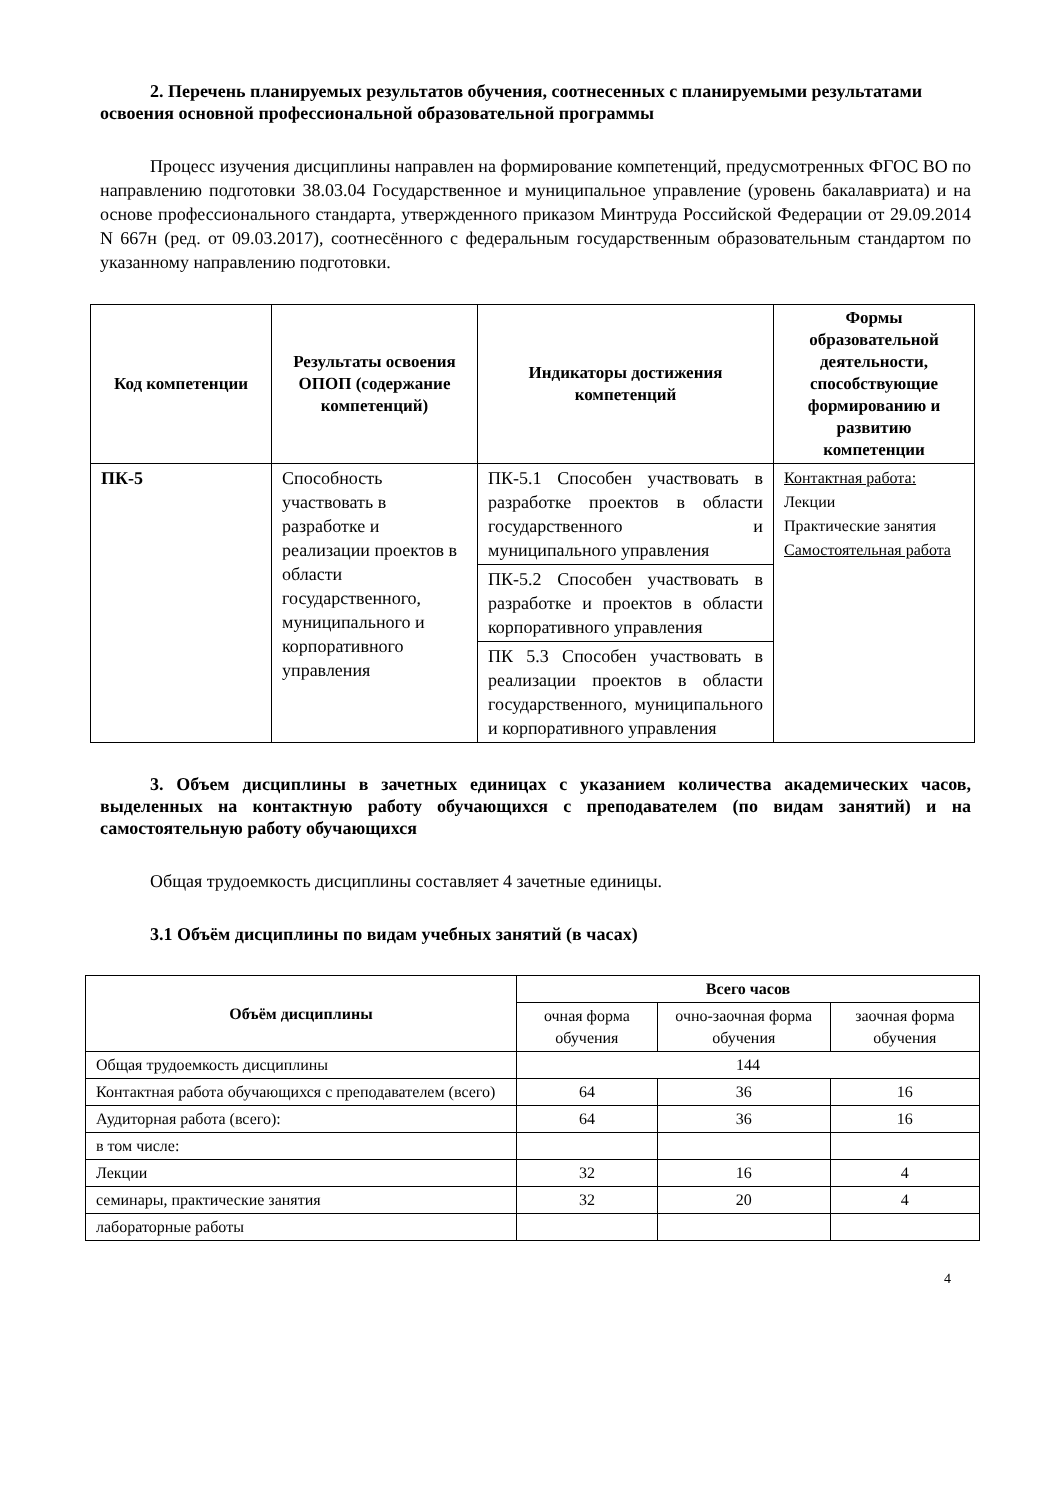2. Перечень планируемых результатов обучения, соотнесенных с планируемыми результатами освоения основной профессиональной образовательной программы
Процесс изучения дисциплины направлен на формирование компетенций, предусмотренных ФГОС ВО по направлению подготовки 38.03.04 Государственное и муниципальное управление (уровень бакалавриата) и на основе профессионального стандарта, утвержденного приказом Минтруда Российской Федерации от 29.09.2014 N 667н (ред. от 09.03.2017), соотнесённого с федеральным государственным образовательным стандартом по указанному направлению подготовки.
| Код компетенции | Результаты освоения ОПОП (содержание компетенций) | Индикаторы достижения компетенций | Формы образовательной деятельности, способствующие формированию и развитию компетенции |
| --- | --- | --- | --- |
| ПК-5 | Способность участвовать в разработке и реализации проектов в области государственного, муниципального и корпоративного управления | ПК-5.1 Способен участвовать в разработке проектов в области государственного и муниципального управления | Контактная работа: Лекции Практические занятия Самостоятельная работа |
| | | ПК-5.2 Способен участвовать в разработке и проектов в области корпоративного управления | |
| | | ПК 5.3 Способен участвовать в реализации проектов в области государственного, муниципального и корпоративного управления | |
3. Объем дисциплины в зачетных единицах с указанием количества академических часов, выделенных на контактную работу обучающихся с преподавателем (по видам занятий) и на самостоятельную работу обучающихся
Общая трудоемкость дисциплины составляет 4 зачетные единицы.
3.1 Объём дисциплины по видам учебных занятий (в часах)
| Объём дисциплины | Всего часов | | |
| --- | --- | --- | --- |
| | очная форма обучения | очно-заочная форма обучения | заочная форма обучения |
| Общая трудоемкость дисциплины | 144 | | |
| Контактная работа обучающихся с преподавателем (всего) | 64 | 36 | 16 |
| Аудиторная работа (всего): | 64 | 36 | 16 |
| в том числе: | | | |
| Лекции | 32 | 16 | 4 |
| семинары, практические занятия | 32 | 20 | 4 |
| лабораторные работы | | | |
4